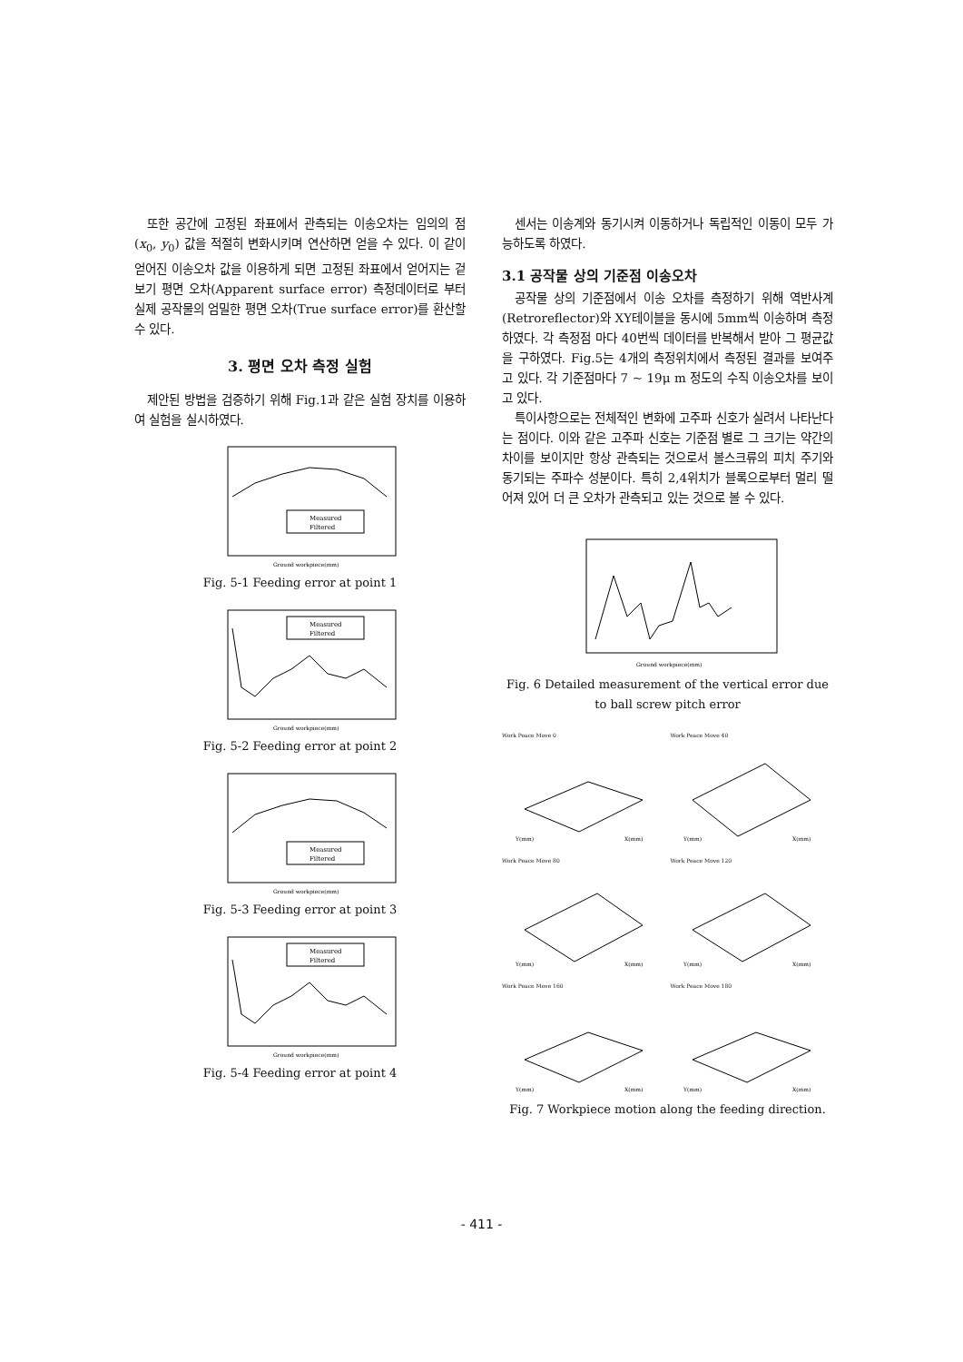또한 공간에 고정된 좌표에서 관측되는 이송오차는 임의의 점 (x<sub>0</sub>, y<sub>0</sub>) 값을 적절히 변화시키며 연산하면 얻을 수 있다. 이 같이 얻어진 이송오차 값을 이용하게 되면 고정된 좌표에서 얻어지는 겉보기 평면 오차(Apparent surface error) 측정데이터로 부터 실제 공작물의 엄밀한 평면 오차(True surface error)를 환산할 수 있다.
3. 평면 오차 측정 실험
제안된 방법을 검증하기 위해 Fig.1과 같은 실험 장치를 이용하여 실험을 실시하였다.
Measured
Filtered
Ground workpiece(mm)
Fig. 5-1 Feeding error at point 1
Measured
Filtered
Ground workpiece(mm)
Fig. 5-2 Feeding error at point 2
Measured
Filtered
Ground workpiece(mm)
Fig. 5-3 Feeding error at point 3
Measured
Filtered
Ground workpiece(mm)
Fig. 5-4 Feeding error at point 4
센서는 이송계와 동기시켜 이동하거나 독립적인 이동이 모두 가능하도록 하였다.
3.1 공작물 상의 기준점 이송오차
공작물 상의 기준점에서 이송 오차를 측정하기 위해 역반사계(Retroreflector)와 XY테이블을 동시에 5mm씩 이송하며 측정하였다. 각 측정점 마다 40번씩 데이터를 반복해서 받아 그 평균값을 구하였다. Fig.5는 4개의 측정위치에서 측정된 결과를 보여주고 있다. 각 기준점마다 7 ~ 19μ m 정도의 수직 이송오차를 보이고 있다.
특이사항으로는 전체적인 변화에 고주파 신호가 실려서 나타난다는 점이다. 이와 같은 고주파 신호는 기준점 별로 그 크기는 약간의 차이를 보이지만 항상 관측되는 것으로서 볼스크류의 피치 주기와 동기되는 주파수 성분이다. 특히 2,4위치가 블록으로부터 멀리 떨어져 있어 더 큰 오차가 관측되고 있는 것으로 볼 수 있다.
Ground workpiece(mm)
Fig. 6 Detailed measurement of the vertical error due to ball screw pitch error
Work Peace Move 0
Y(mm)
X(mm)
Work Peace Move 40
Y(mm)
X(mm)
Work Peace Move 80
Y(mm)
X(mm)
Work Peace Move 120
Y(mm)
X(mm)
Work Peace Move 160
Y(mm)
X(mm)
Work Peace Move 180
Y(mm)
X(mm)
Fig. 7 Workpiece motion along the feeding direction.
- 411 -